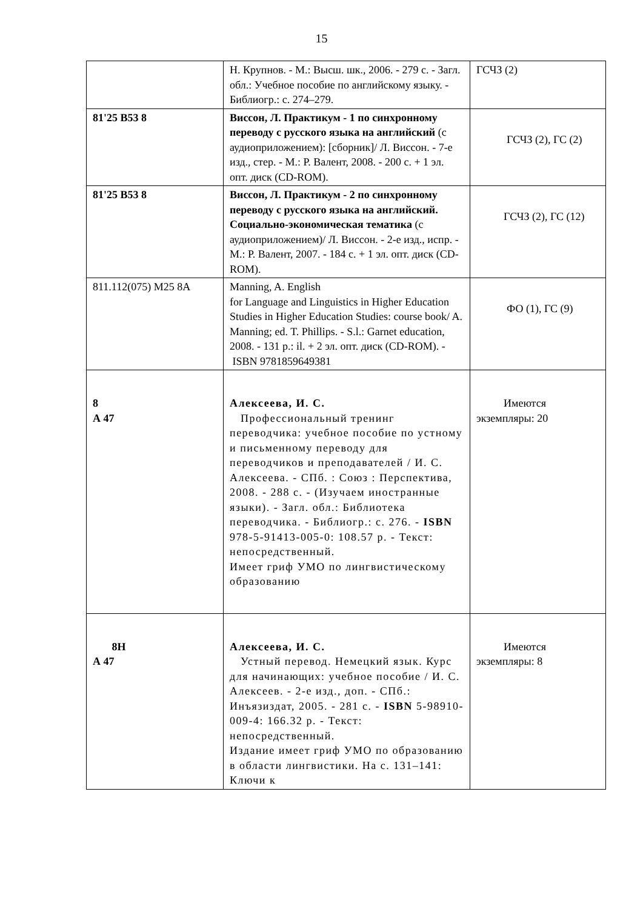15
| | Н. Крупнов. - М.: Высш. шк., 2006. - 279 с. - Загл. обл.: Учебное пособие по английскому языку. - Библиогр.: с. 274–279. | ГСЧЗ (2) |
| 81'25 В53 8 | Виссон, Л. Практикум - 1 по синхронному переводу с русского языка на английский (с аудиоприложением): [сборник]/ Л. Виссон. - 7-е изд., стер. - М.: Р. Валент, 2008. - 200 с. + 1 эл. опт. диск (CD-ROM). | ГСЧЗ (2), ГС (2) |
| 81'25 В53 8 | Виссон, Л. Практикум - 2 по синхронному переводу с русского языка на английский. Социально-экономическая тематика (с аудиоприложением)/ Л. Виссон. - 2-е изд., испр. - М.: Р. Валент, 2007. - 184 с. + 1 эл. опт. диск (CD-ROM). | ГСЧЗ (2), ГС (12) |
| 811.112(075) M25 8A | Manning, A. English for Language and Linguistics in Higher Education Studies in Higher Education Studies: course book/ A. Manning; ed. T. Phillips. - S.l.: Garnet education, 2008. - 131 p.: il. + 2 эл. опт. диск (CD-ROM). - ISBN 9781859649381 | ФО (1), ГС (9) |
| 8 А 47 | Алексеева, И. С. Профессиональный тренинг переводчика: учебное пособие по устному и письменному переводу для переводчиков и преподавателей / И. С. Алексеева. - СПб. : Союз : Перспектива, 2008. - 288 с. - (Изучаем иностранные языки). - Загл. обл.: Библиотека переводчика. - Библиогр.: с. 276. - ISBN 978-5-91413-005-0: 108.57 р. - Текст: непосредственный. Имеет гриф УМО по лингвистическому образованию | Имеются экземпляры: 20 |
| 8Н А 47 | Алексеева, И. С. Устный перевод. Немецкий язык. Курс для начинающих: учебное пособие / И. С. Алексеев. - 2-е изд., доп. - СПб.: Инъязиздат, 2005. - 281 с. - ISBN 5-98910-009-4: 166.32 р. - Текст: непосредственный. Издание имеет гриф УМО по образованию в области лингвистики. На с. 131–141: Ключи к | Имеются экземпляры: 8 |